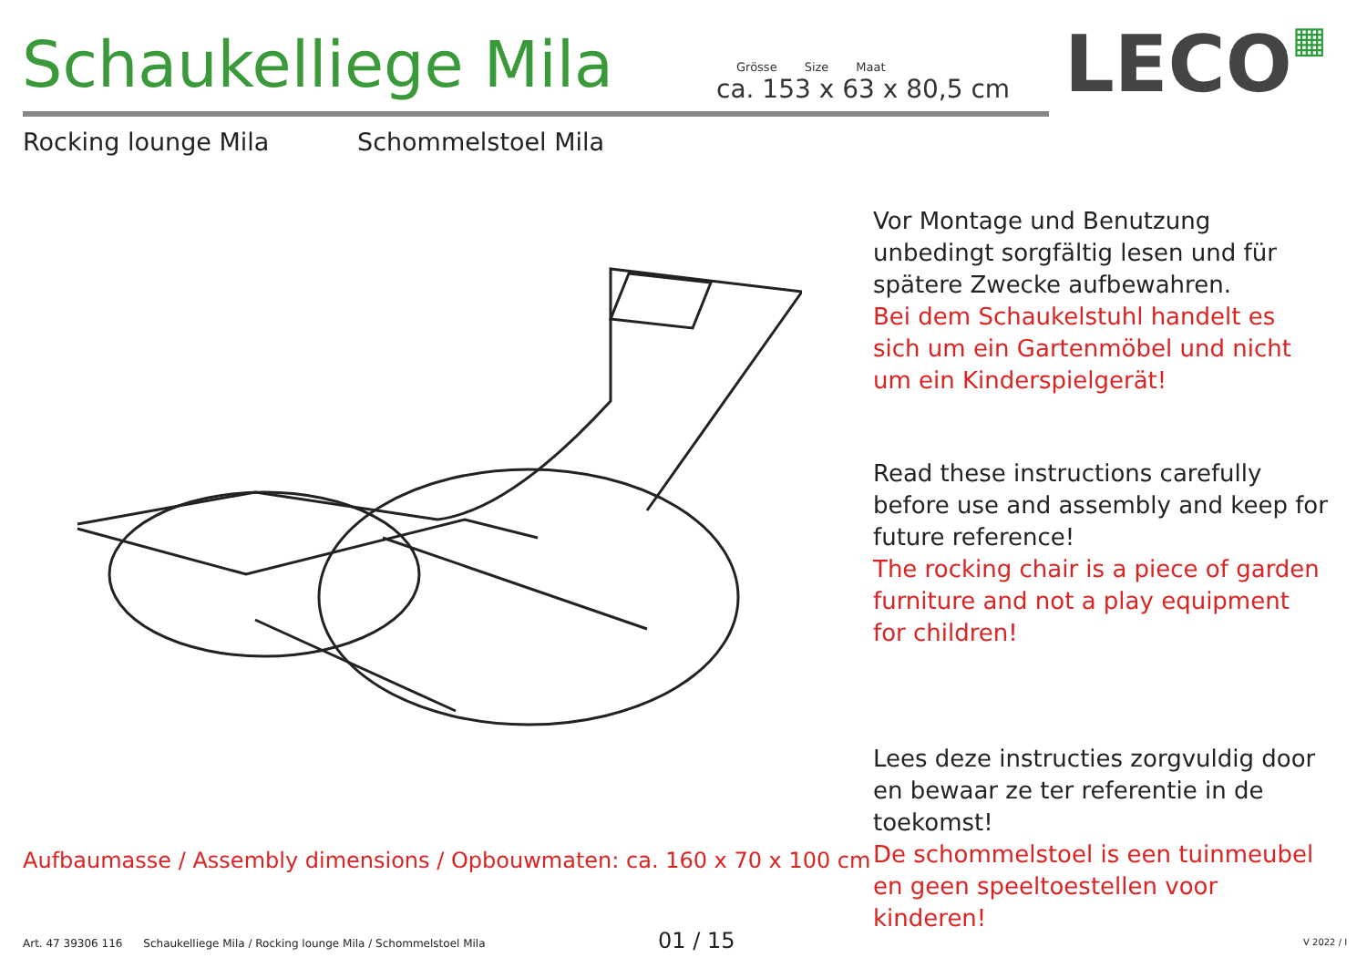Schaukelliege Mila
Grösse Size Maat
ca. 153 x 63 x 80,5 cm
LECO▦
Rocking lounge Mila Schommelstoel Mila
Vor Montage und Benutzung unbedingt sorgfältig lesen und für spätere Zwecke aufbewahren.
Bei dem Schaukelstuhl handelt es sich um ein Gartenmöbel und nicht um ein Kinderspielgerät!
Read these instructions carefully before use and assembly and keep for future reference!
The rocking chair is a piece of garden furniture and not a play equipment for children!
Lees deze instructies zorgvuldig door en bewaar ze ter referentie in de toekomst!
De schommelstoel is een tuinmeubel en geen speeltoestellen voor kinderen!
Aufbaumasse / Assembly dimensions / Opbouwmaten: ca. 160 x 70 x 100 cm
Art. 47 39306 116 Schaukelliege Mila / Rocking lounge Mila / Schommelstoel Mila
01 / 15 V 2022 / I